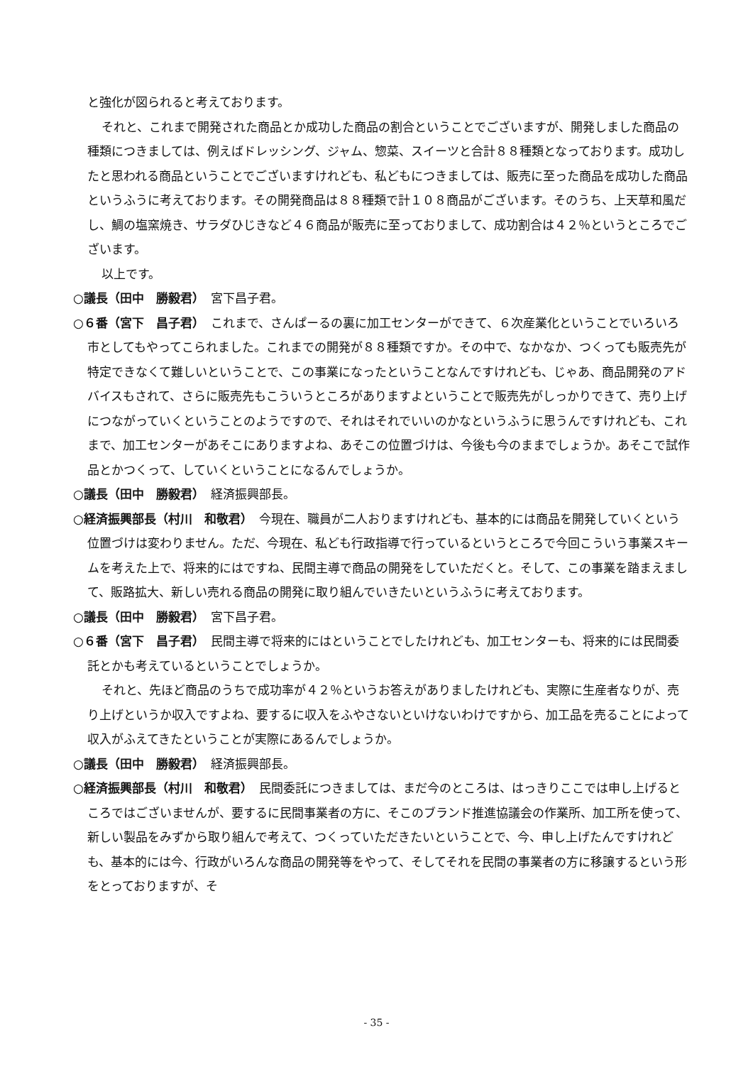と強化が図られると考えております。
それと、これまで開発された商品とか成功した商品の割合ということでございますが、開発しました商品の種類につきましては、例えばドレッシング、ジャム、惣菜、スイーツと合計８８種類となっております。成功したと思われる商品ということでございますけれども、私どもにつきましては、販売に至った商品を成功した商品というふうに考えております。その開発商品は８８種類で計１０８商品がございます。そのうち、上天草和風だし、鯛の塩窯焼き、サラダひじきなど４６商品が販売に至っておりまして、成功割合は４２％というところでございます。
以上です。
○議長（田中　勝毅君）　宮下昌子君。
○６番（宮下　昌子君）　これまで、さんぱーるの裏に加工センターができて、６次産業化ということでいろいろ市としてもやってこられました。これまでの開発が８８種類ですか。その中で、なかなか、つくっても販売先が特定できなくて難しいということで、この事業になったということなんですけれども、じゃあ、商品開発のアドバイスもされて、さらに販売先もこういうところがありますよということで販売先がしっかりできて、売り上げにつながっていくということのようですので、それはそれでいいのかなというふうに思うんですけれども、これまで、加工センターがあそこにありますよね、あそこの位置づけは、今後も今のままでしょうか。あそこで試作品とかつくって、していくということになるんでしょうか。
○議長（田中　勝毅君）　経済振興部長。
○経済振興部長（村川　和敬君）　今現在、職員が二人おりますけれども、基本的には商品を開発していくという位置づけは変わりません。ただ、今現在、私ども行政指導で行っているというところで今回こういう事業スキームを考えた上で、将来的にはですね、民間主導で商品の開発をしていただくと。そして、この事業を踏まえまして、販路拡大、新しい売れる商品の開発に取り組んでいきたいというふうに考えております。
○議長（田中　勝毅君）　宮下昌子君。
○６番（宮下　昌子君）　民間主導で将来的にはということでしたけれども、加工センターも、将来的には民間委託とかも考えているということでしょうか。
それと、先ほど商品のうちで成功率が４２％というお答えがありましたけれども、実際に生産者なりが、売り上げというか収入ですよね、要するに収入をふやさないといけないわけですから、加工品を売ることによって収入がふえてきたということが実際にあるんでしょうか。
○議長（田中　勝毅君）　経済振興部長。
○経済振興部長（村川　和敬君）　民間委託につきましては、まだ今のところは、はっきりここでは申し上げるところではございませんが、要するに民間事業者の方に、そこのブランド推進協議会の作業所、加工所を使って、新しい製品をみずから取り組んで考えて、つくっていただきたいということで、今、申し上げたんですけれども、基本的には今、行政がいろんな商品の開発等をやって、そしてそれを民間の事業者の方に移譲するという形をとっておりますが、そ
- 35 -